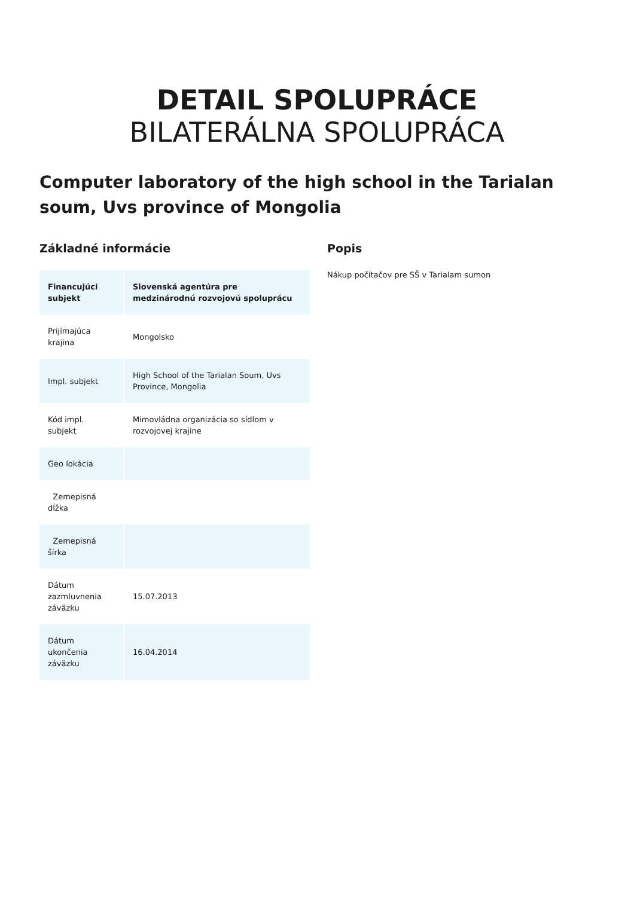DETAIL SPOLUPRÁCE
BILATERÁLNA SPOLUPRÁCA
Computer laboratory of the high school in the Tarialan soum, Uvs province of Mongolia
Základné informácie
| Financujúci subjekt | Slovenská agentúra pre medzinárodnú rozvojovú spoluprácu |
| Prijímajúca krajina | Mongolsko |
| Impl. subjekt | High School of the Tarialan Soum, Uvs Province, Mongolia |
| Kód impl. subjekt | Mimovládna organizácia so sídlom v rozvojovej krajine |
| Geo lokácia | |
| Zemepisná dĺžka | |
| Zemepisná šírka | |
| Dátum zazmluvnenia záväzku | 15.07.2013 |
| Dátum ukončenia záväzku | 16.04.2014 |
Popis
Nákup počítačov pre SŠ v Tarialam sumon